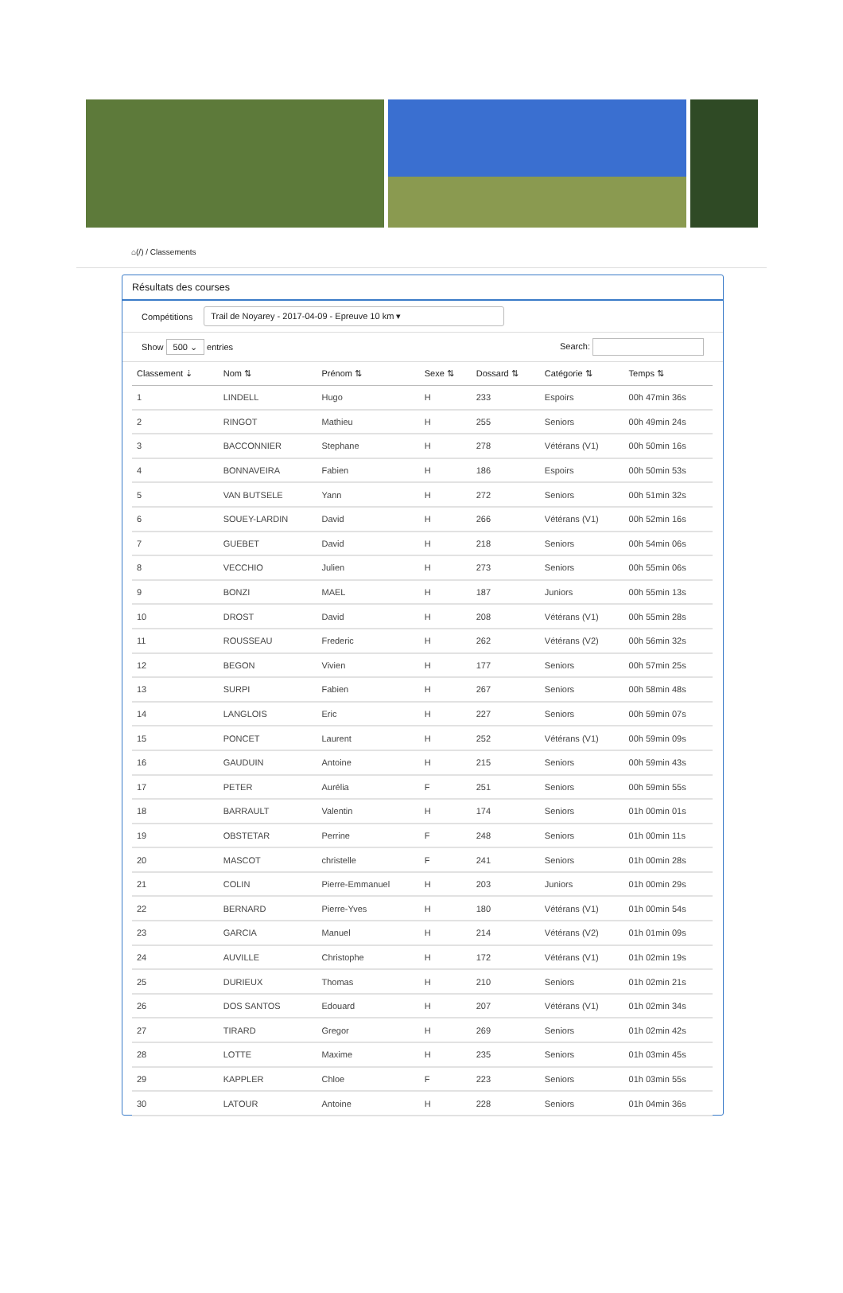⌂(/) / Classements
Résultats des courses
Compétitions Trail de Noyarey - 2017-04-09 - Epreuve 10 km ▾
Show 500 ⌄ entries Search:
| Classement ⇣ | Nom ⇅ | Prénom ⇅ | Sexe ⇅ | Dossard ⇅ | Catégorie ⇅ | Temps ⇅ |
| --- | --- | --- | --- | --- | --- | --- |
| 1 | LINDELL | Hugo | H | 233 | Espoirs | 00h 47min 36s |
| 2 | RINGOT | Mathieu | H | 255 | Seniors | 00h 49min 24s |
| 3 | BACCONNIER | Stephane | H | 278 | Vétérans (V1) | 00h 50min 16s |
| 4 | BONNAVEIRA | Fabien | H | 186 | Espoirs | 00h 50min 53s |
| 5 | VAN BUTSELE | Yann | H | 272 | Seniors | 00h 51min 32s |
| 6 | SOUEY-LARDIN | David | H | 266 | Vétérans (V1) | 00h 52min 16s |
| 7 | GUEBET | David | H | 218 | Seniors | 00h 54min 06s |
| 8 | VECCHIO | Julien | H | 273 | Seniors | 00h 55min 06s |
| 9 | BONZI | MAEL | H | 187 | Juniors | 00h 55min 13s |
| 10 | DROST | David | H | 208 | Vétérans (V1) | 00h 55min 28s |
| 11 | ROUSSEAU | Frederic | H | 262 | Vétérans (V2) | 00h 56min 32s |
| 12 | BEGON | Vivien | H | 177 | Seniors | 00h 57min 25s |
| 13 | SURPI | Fabien | H | 267 | Seniors | 00h 58min 48s |
| 14 | LANGLOIS | Eric | H | 227 | Seniors | 00h 59min 07s |
| 15 | PONCET | Laurent | H | 252 | Vétérans (V1) | 00h 59min 09s |
| 16 | GAUDUIN | Antoine | H | 215 | Seniors | 00h 59min 43s |
| 17 | PETER | Aurélia | F | 251 | Seniors | 00h 59min 55s |
| 18 | BARRAULT | Valentin | H | 174 | Seniors | 01h 00min 01s |
| 19 | OBSTETAR | Perrine | F | 248 | Seniors | 01h 00min 11s |
| 20 | MASCOT | christelle | F | 241 | Seniors | 01h 00min 28s |
| 21 | COLIN | Pierre-Emmanuel | H | 203 | Juniors | 01h 00min 29s |
| 22 | BERNARD | Pierre-Yves | H | 180 | Vétérans (V1) | 01h 00min 54s |
| 23 | GARCIA | Manuel | H | 214 | Vétérans (V2) | 01h 01min 09s |
| 24 | AUVILLE | Christophe | H | 172 | Vétérans (V1) | 01h 02min 19s |
| 25 | DURIEUX | Thomas | H | 210 | Seniors | 01h 02min 21s |
| 26 | DOS SANTOS | Edouard | H | 207 | Vétérans (V1) | 01h 02min 34s |
| 27 | TIRARD | Gregor | H | 269 | Seniors | 01h 02min 42s |
| 28 | LOTTE | Maxime | H | 235 | Seniors | 01h 03min 45s |
| 29 | KAPPLER | Chloe | F | 223 | Seniors | 01h 03min 55s |
| 30 | LATOUR | Antoine | H | 228 | Seniors | 01h 04min 36s |